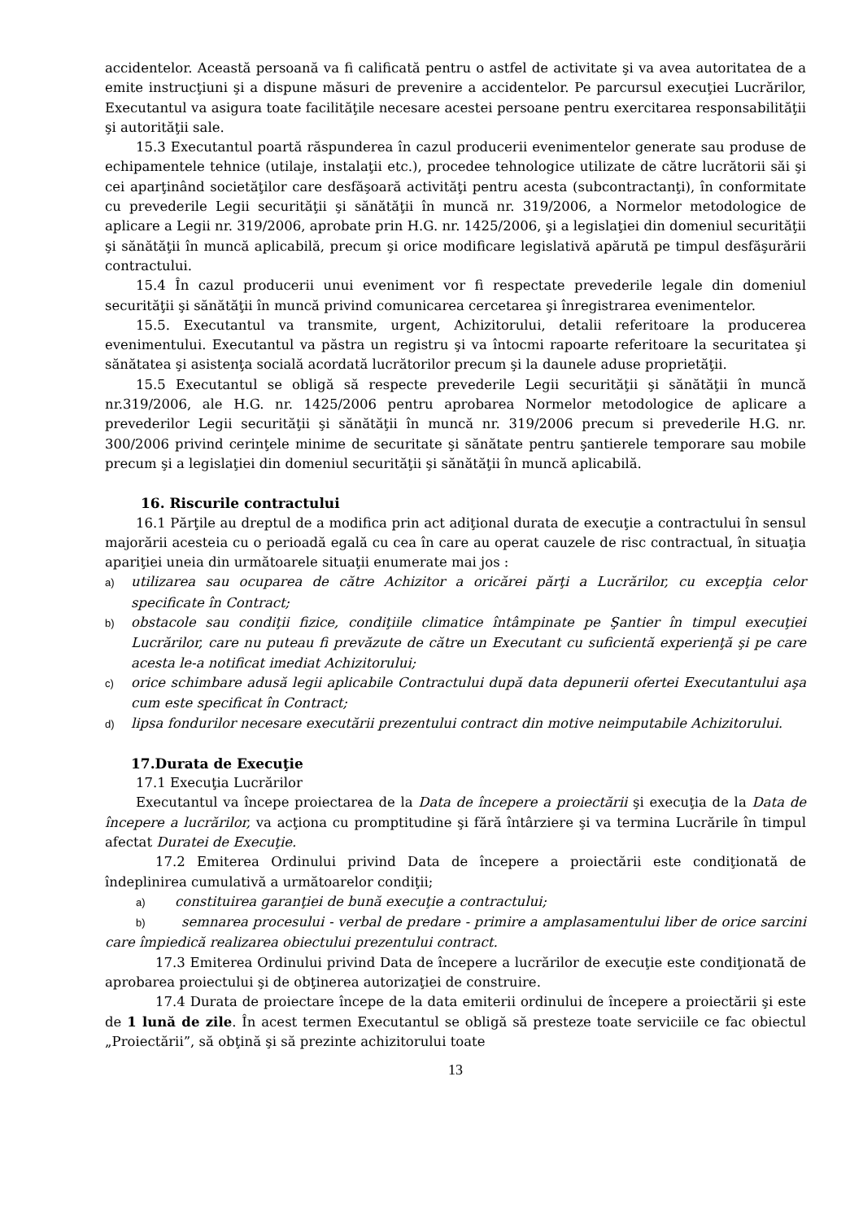accidentelor. Această persoană va fi calificată pentru o astfel de activitate şi va avea autoritatea de a emite instrucţiuni şi a dispune măsuri de prevenire a accidentelor. Pe parcursul execuţiei Lucrărilor, Executantul va asigura toate facilităţile necesare acestei persoane pentru exercitarea responsabilităţii şi autorităţii sale.
15.3 Executantul poartă răspunderea în cazul producerii evenimentelor generate sau produse de echipamentele tehnice (utilaje, instalaţii etc.), procedee tehnologice utilizate de către lucrătorii săi şi cei aparţinând societăţilor care desfăşoară activităţi pentru acesta (subcontractanţi), în conformitate cu prevederile Legii securităţii şi sănătăţii în muncă nr. 319/2006, a Normelor metodologice de aplicare a Legii nr. 319/2006, aprobate prin H.G. nr. 1425/2006, şi a legislaţiei din domeniul securităţii şi sănătăţii în muncă aplicabilă, precum şi orice modificare legislativă apărută pe timpul desfăşurării contractului.
15.4 În cazul producerii unui eveniment vor fi respectate prevederile legale din domeniul securităţii şi sănătăţii în muncă privind comunicarea cercetarea şi înregistrarea evenimentelor.
15.5. Executantul va transmite, urgent, Achizitorului, detalii referitoare la producerea evenimentului. Executantul va păstra un registru şi va întocmi rapoarte referitoare la securitatea şi sănătatea şi asistenţa socială acordată lucrătorilor precum şi la daunele aduse proprietăţii.
15.5 Executantul se obligă să respecte prevederile Legii securităţii şi sănătăţii în muncă nr.319/2006, ale H.G. nr. 1425/2006 pentru aprobarea Normelor metodologice de aplicare a prevederilor Legii securităţii şi sănătăţii în muncă nr. 319/2006 precum si prevederile H.G. nr. 300/2006 privind cerinţele minime de securitate şi sănătate pentru şantierele temporare sau mobile precum şi a legislaţiei din domeniul securităţii şi sănătăţii în muncă aplicabilă.
16. Riscurile contractului
16.1 Părţile au dreptul de a modifica prin act adiţional durata de execuţie a contractului în sensul majorării acesteia cu o perioadă egală cu cea în care au operat cauzele de risc contractual, în situaţia apariţiei uneia din următoarele situaţii enumerate mai jos :
a) utilizarea sau ocuparea de către Achizitor a oricărei părţi a Lucrărilor, cu excepţia celor specificate în Contract;
b) obstacole sau condiţii fizice, condiţiile climatice întâmpinate pe Şantier în timpul execuţiei Lucrărilor, care nu puteau fi prevăzute de către un Executant cu suficientă experienţă şi pe care acesta le-a notificat imediat Achizitorului;
c) orice schimbare adusă legii aplicabile Contractului după data depunerii ofertei Executantului aşa cum este specificat în Contract;
d) lipsa fondurilor necesare executării prezentului contract din motive neimputabile Achizitorului.
17.Durata de Execuţie
17.1 Execuţia Lucrărilor
Executantul va începe proiectarea de la Data de începere a proiectării şi execuţia de la Data de începere a lucrărilor, va acţiona cu promptitudine şi fără întârziere şi va termina Lucrările în timpul afectat Duratei de Execuţie.
17.2 Emiterea Ordinului privind Data de începere a proiectării este condiţionată de îndeplinirea cumulativă a următoarelor condiţii;
a) constituirea garanţiei de bună execuţie a contractului;
b) semnarea procesului - verbal de predare - primire a amplasamentului liber de orice sarcini care împiedică realizarea obiectului prezentului contract.
17.3 Emiterea Ordinului privind Data de începere a lucrărilor de execuţie este condiţionată de aprobarea proiectului şi de obţinerea autorizaţiei de construire.
17.4 Durata de proiectare începe de la data emiterii ordinului de începere a proiectării şi este de 1 lună de zile. În acest termen Executantul se obligă să presteze toate serviciile ce fac obiectul „Proiectării”, să obţină şi să prezinte achizitorului toate
13